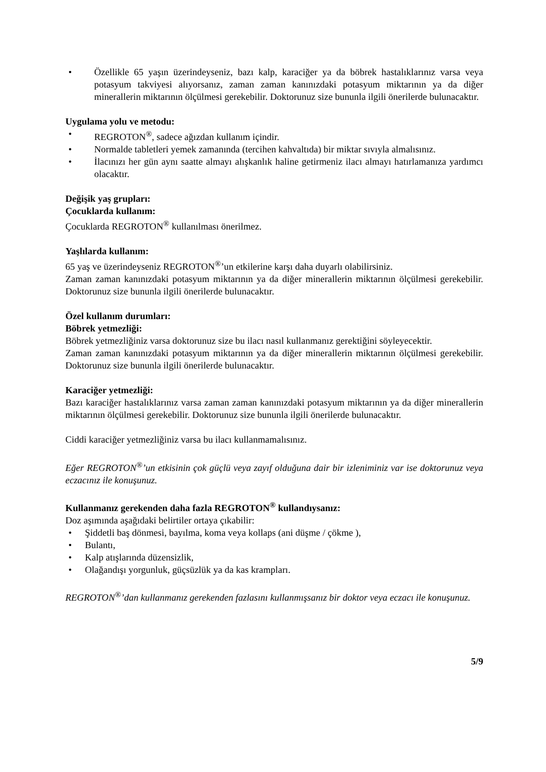• Özellikle 65 yaşın üzerindeyseniz, bazı kalp, karaciğer ya da böbrek hastalıklarınız varsa veya potasyum takviyesi alıyorsanız, zaman zaman kanınızdaki potasyum miktarının ya da diğer minerallerin miktarının ölçülmesi gerekebilir. Doktorunuz size bununla ilgili önerilerde bulunacaktır.
Uygulama yolu ve metodu:
• REGROTON<sup>®</sup>, sadece ağızdan kullanım içindir.
• Normalde tabletleri yemek zamanında (tercihen kahvaltıda) bir miktar sıvıyla almalısınız.
• İlacınızı her gün aynı saatte almayı alışkanlık haline getirmeniz ilacı almayı hatırlamanıza yardımcı olacaktır.
Değişik yaş grupları:
Çocuklarda kullanım:
Çocuklarda REGROTON<sup>®</sup> kullanılması önerilmez.
Yaşlılarda kullanım:
65 yaş ve üzerindeyseniz REGROTON<sup>®</sup>’un etkilerine karşı daha duyarlı olabilirsiniz.
Zaman zaman kanınızdaki potasyum miktarının ya da diğer minerallerin miktarının ölçülmesi gerekebilir. Doktorunuz size bununla ilgili önerilerde bulunacaktır.
Özel kullanım durumları:
Böbrek yetmezliği:
Böbrek yetmezliğiniz varsa doktorunuz size bu ilacı nasıl kullanmanız gerektiğini söyleyecektir.
Zaman zaman kanınızdaki potasyum miktarının ya da diğer minerallerin miktarının ölçülmesi gerekebilir. Doktorunuz size bununla ilgili önerilerde bulunacaktır.
Karaciğer yetmezliği:
Bazı karaciğer hastalıklarınız varsa zaman zaman kanınızdaki potasyum miktarının ya da diğer minerallerin miktarının ölçülmesi gerekebilir. Doktorunuz size bununla ilgili önerilerde bulunacaktır.
Ciddi karaciğer yetmezliğiniz varsa bu ilacı kullanmamalısınız.
Eğer REGROTON<sup>®</sup>’un etkisinin çok güçlü veya zayıf olduğuna dair bir izleniminiz var ise doktorunuz veya eczacınız ile konuşunuz.
Kullanmanız gerekenden daha fazla REGROTON<sup>®</sup> kullandıysanız:
Doz aşımında aşağıdaki belirtiler ortaya çıkabilir:
• Şiddetli baş dönmesi, bayılma, koma veya kollaps (ani düşme / çökme ),
• Bulantı,
• Kalp atışlarında düzensizlik,
• Olağandışı yorgunluk, güçsüzlük ya da kas krampları.
REGROTON<sup>®</sup>’dan kullanmanız gerekenden fazlasını kullanmışsanız bir doktor veya eczacı ile konuşunuz.
5/9